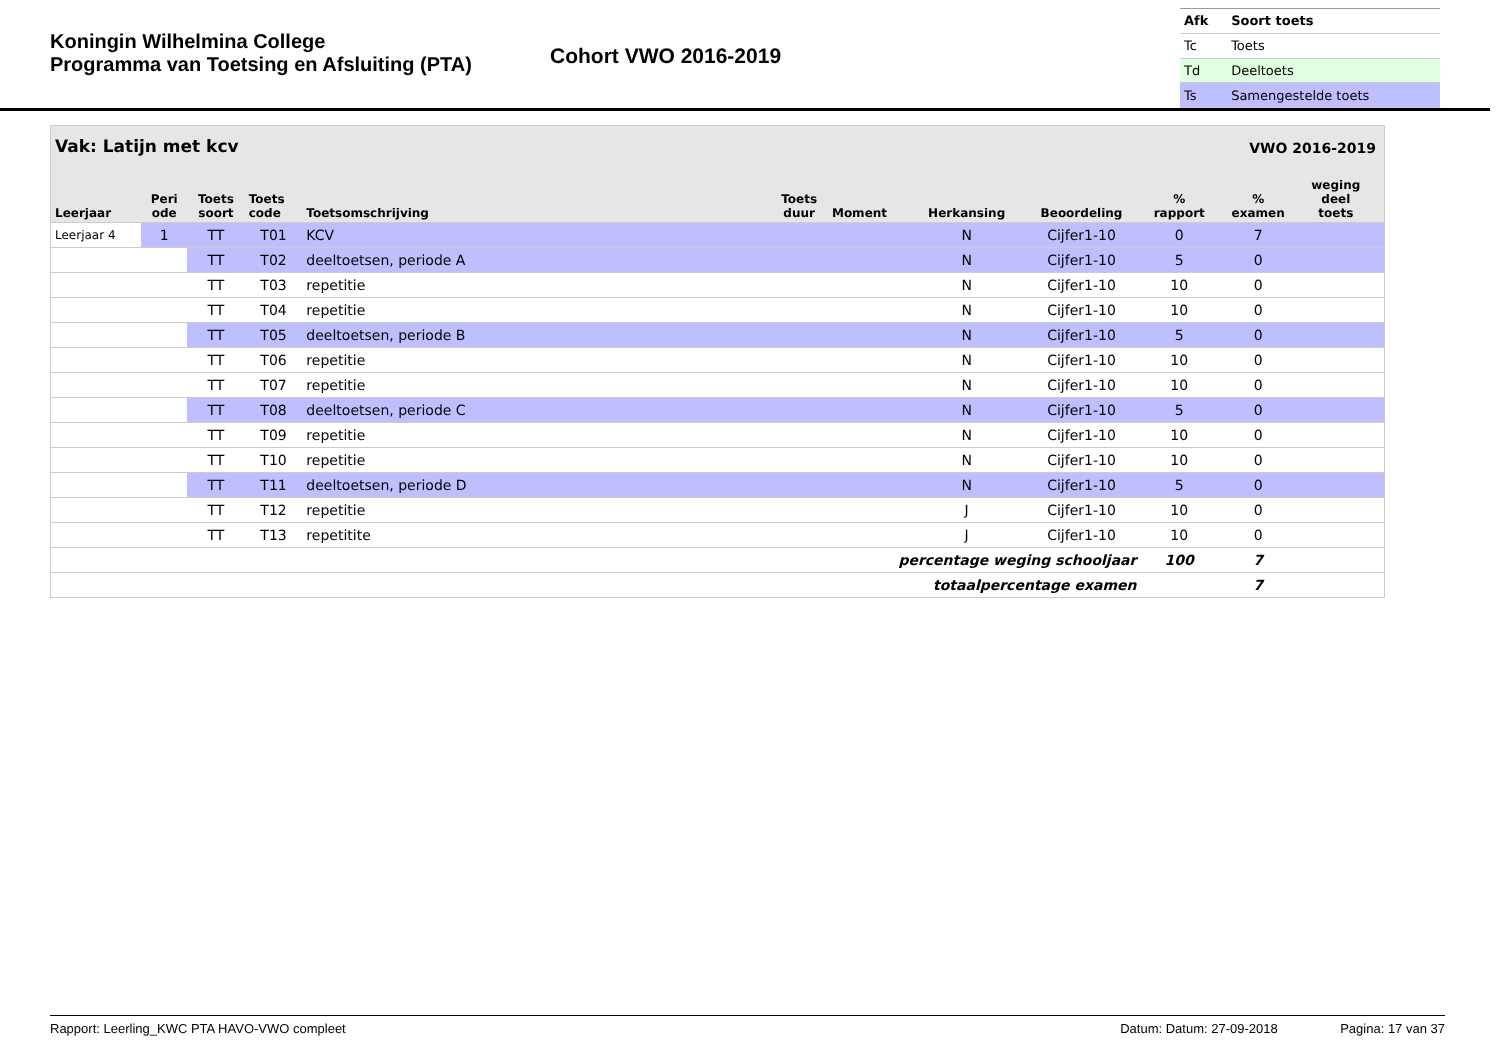Koningin Wilhelmina College
Programma van Toetsing en Afsluiting (PTA)
Cohort VWO 2016-2019
| Afk | Soort toets |
| --- | --- |
| Tc | Toets |
| Td | Deeltoets |
| Ts | Samengestelde toets |
| Vak: Latijn met kcv | | | | | | | | | VWO 2016-2019 | | | |
| --- | --- | --- | --- | --- | --- | --- | --- | --- | --- | --- | --- | --- |
| Leerjaar | Peri ode | Toets soort | Toets code | Toetsomschrijving | Toets duur | Moment | Herkansing | Beoordeling | % rapport | % examen | weging deel toets | |
| Leerjaar 4 | 1 | TT | T01 | KCV | | | N | Cijfer1-10 | 0 | 7 | | |
| | | TT | T02 | deeltoetsen, periode A | | | N | Cijfer1-10 | 5 | 0 | | |
| | | TT | T03 | repetitie | | | N | Cijfer1-10 | 10 | 0 | | |
| | | TT | T04 | repetitie | | | N | Cijfer1-10 | 10 | 0 | | |
| | | TT | T05 | deeltoetsen, periode B | | | N | Cijfer1-10 | 5 | 0 | | |
| | | TT | T06 | repetitie | | | N | Cijfer1-10 | 10 | 0 | | |
| | | TT | T07 | repetitie | | | N | Cijfer1-10 | 10 | 0 | | |
| | | TT | T08 | deeltoetsen, periode C | | | N | Cijfer1-10 | 5 | 0 | | |
| | | TT | T09 | repetitie | | | N | Cijfer1-10 | 10 | 0 | | |
| | | TT | T10 | repetitie | | | N | Cijfer1-10 | 10 | 0 | | |
| | | TT | T11 | deeltoetsen, periode D | | | N | Cijfer1-10 | 5 | 0 | | |
| | | TT | T12 | repetitie | | | J | Cijfer1-10 | 10 | 0 | | |
| | | TT | T13 | repetitite | | | J | Cijfer1-10 | 10 | 0 | | |
| percentage weging schooljaar | | | | | | | | | 100 | 7 | | |
| totaalpercentage examen | | | | | | | | | | 7 | | |
Rapport: Leerling_KWC PTA HAVO-VWO compleet Datum: Datum: 27-09-2018 Pagina: 17 van 37